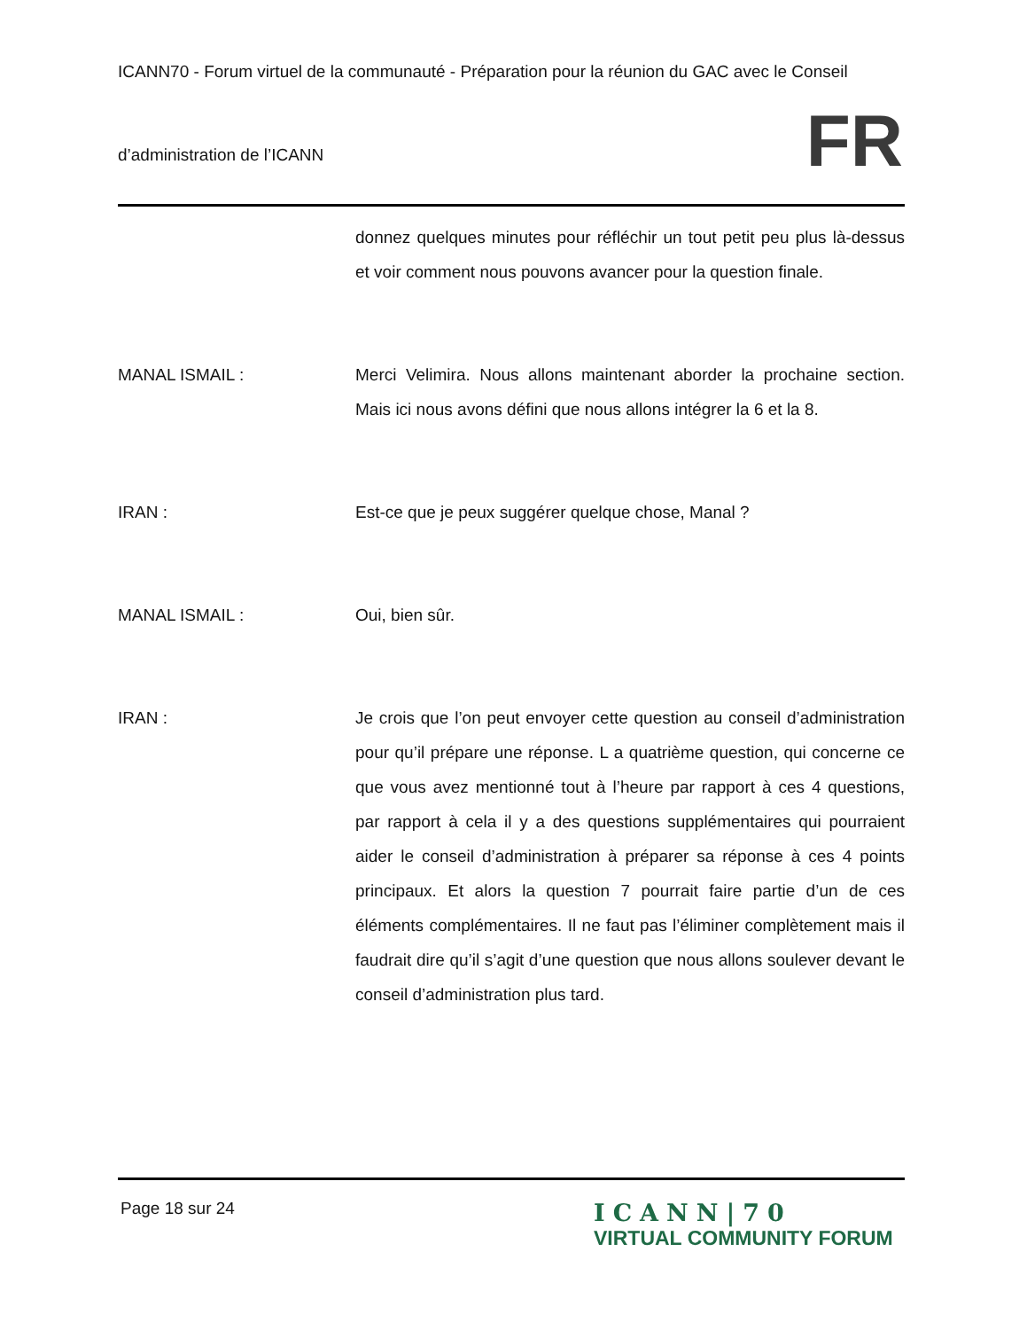ICANN70 - Forum virtuel de la communauté - Préparation pour la réunion du GAC avec le Conseil
d’administration de l’ICANN
FR
donnez quelques minutes pour réfléchir un tout petit peu plus là-dessus et voir comment nous pouvons avancer pour la question finale.
MANAL ISMAIL : Merci Velimira. Nous allons maintenant aborder la prochaine section. Mais ici nous avons défini que nous allons intégrer la 6 et la 8.
IRAN : Est-ce que je peux suggérer quelque chose, Manal ?
MANAL ISMAIL : Oui, bien sûr.
IRAN : Je crois que l’on peut envoyer cette question au conseil d’administration pour qu’il prépare une réponse. L a quatrième question, qui concerne ce que vous avez mentionné tout à l’heure par rapport à ces 4 questions, par rapport à cela il y a des questions supplémentaires qui pourraient aider le conseil d’administration à préparer sa réponse à ces 4 points principaux. Et alors la question 7 pourrait faire partie d’un de ces éléments complémentaires. Il ne faut pas l’éliminer complètement mais il faudrait dire qu’il s’agit d’une question que nous allons soulever devant le conseil d’administration plus tard.
Page 18 sur 24
ICANN|70
VIRTUAL COMMUNITY FORUM